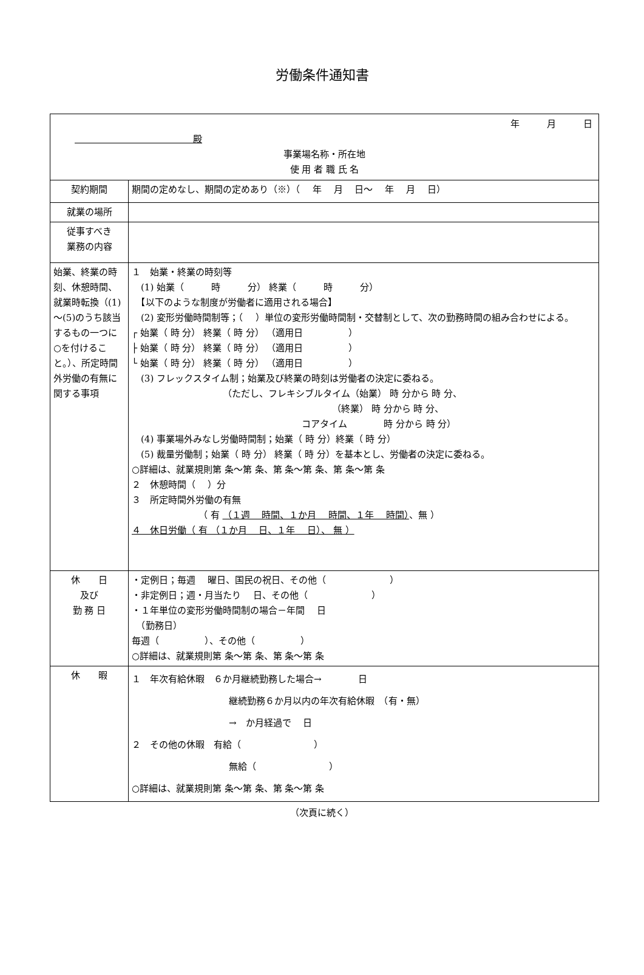労働条件通知書
| 年 月 日 殿 事業場名称・所在地 使 用 者 職 氏 名 | |
| 契約期間 | 期間の定めなし、期間の定めあり（※）（ 年 月 日～ 年 月 日） |
| 就業の場所 | |
| 従事すべき 業務の内容 | |
| 始業、終業の時刻、休憩時間、就業時転換（(1)～(5)のうち該当するもの一つに○を付けること。）、所定時間外労働の有無に関する事項 | １ 始業・終業の時刻等 (1) 始業（ 時 分） 終業（ 時 分） 【以下のような制度が労働者に適用される場合】 (2) 変形労働時間制等；（ ）単位の変形労働時間制・交替制として、次の勤務時間の組み合わせによる。 ┌ 始業（ 時 分） 終業（ 時 分） （適用日 ） ├ 始業（ 時 分） 終業（ 時 分） （適用日 ） └ 始業（ 時 分） 終業（ 時 分） （適用日 ） (3) フレックスタイム制；始業及び終業の時刻は労働者の決定に委ねる。 （ただし、フレキシブルタイム（始業） 時 分から 時 分、 （終業） 時 分から 時 分、 コアタイム 時 分から 時 分） (4) 事業場外みなし労働時間制；始業（ 時 分）終業（ 時 分） (5) 裁量労働制；始業（ 時 分） 終業（ 時 分）を基本とし、労働者の決定に委ねる。 ○詳細は、就業規則第 条～第 条、第 条～第 条、第 条～第 条 ２ 休憩時間（ ）分 ３ 所定時間外労働の有無 （ 有 （１週 時間、１か月 時間、１年 時間） 、無 ） ４ 休日労働（ 有 （１か月 日、１年 日）、 無 ） |
| 休 日 及び 勤 務 日 | ・定例日；毎週 曜日、国民の祝日、その他（ ） ・非定例日；週・月当たり 日、その他（ ） ・１年単位の変形労働時間制の場合－年間 日 （勤務日） 毎週（ ）、その他（ ） ○詳細は、就業規則第 条～第 条、第 条～第 条 |
| 休 暇 | １ 年次有給休暇 ６か月継続勤務した場合→ 日 継続勤務６か月以内の年次有給休暇 （有・無） → か月経過で 日 ２ その他の休暇 有給（ ） 無給（ ） ○詳細は、就業規則第 条～第 条、第 条～第 条 |
（次頁に続く）